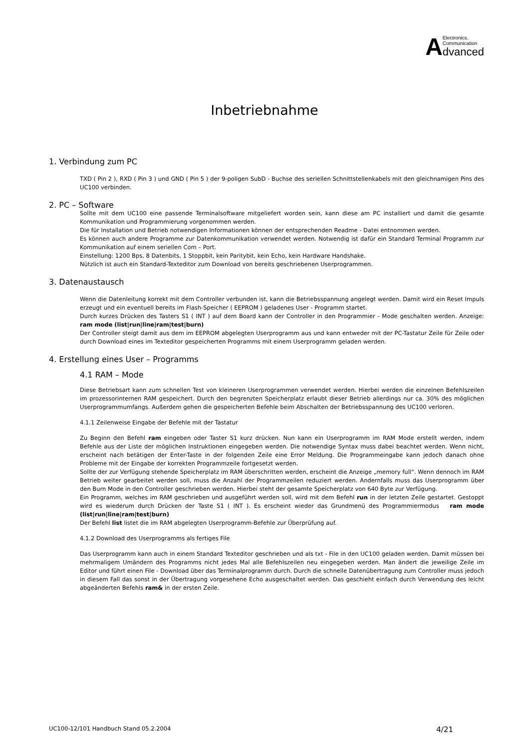AElectronics,
Communication dvanced
Inbetriebnahme
1. Verbindung zum PC
TXD ( Pin 2 ), RXD ( Pin 3 ) und GND ( Pin 5 ) der 9-poligen SubD - Buchse des seriellen Schnittstellenkabels mit den gleichnamigen Pins des UC100 verbinden.
2. PC – Software
Sollte mit dem UC100 eine passende Terminalsoftware mitgeliefert worden sein, kann diese am PC installiert und damit die gesamte Kommunikation und Programmierung vorgenommen werden.
Die für Installation und Betrieb notwendigen Informationen können der entsprechenden Readme - Datei entnommen werden.
Es können auch andere Programme zur Datenkommunikation verwendet werden. Notwendig ist dafür ein Standard Terminal Programm zur Kommunikation auf einem seriellen Com – Port.
Einstellung: 1200 Bps, 8 Datenbits, 1 Stoppbit, kein Paritybit, kein Echo, kein Hardware Handshake.
Nützlich ist auch ein Standard-Texteditor zum Download von bereits geschriebenen Userprogrammen.
3. Datenaustausch
Wenn die Datenleitung korrekt mit dem Controller verbunden ist, kann die Betriebsspannung angelegt werden. Damit wird ein Reset Impuls erzeugt und ein eventuell bereits im Flash-Speicher ( EEPROM ) geladenes User - Programm startet.
Durch kurzes Drücken des Tasters S1 ( INT ) auf dem Board kann der Controller in den Programmier - Mode geschalten werden. Anzeige: ram mode (list|run|line|ram|test|burn)
Der Controller steigt damit aus dem im EEPROM abgelegten Userprogramm aus und kann entweder mit der PC-Tastatur Zeile für Zeile oder durch Download eines im Texteditor gespeicherten Programms mit einem Userprogramm geladen werden.
4. Erstellung eines User – Programms
4.1 RAM – Mode
Diese Betriebsart kann zum schnellen Test von kleineren Userprogrammen verwendet werden. Hierbei werden die einzelnen Befehlszeilen im prozessorinternen RAM gespeichert. Durch den begrenzten Speicherplatz erlaubt dieser Betrieb allerdings nur ca. 30% des möglichen Userprogrammumfangs. Außerdem gehen die gespeicherten Befehle beim Abschalten der Betriebsspannung des UC100 verloren.
4.1.1 Zeilenweise Eingabe der Befehle mit der Tastatur
Zu Beginn den Befehl ram eingeben oder Taster S1 kurz drücken. Nun kann ein Userprogramm im RAM Mode erstellt werden, indem Befehle aus der Liste der möglichen Instruktionen eingegeben werden. Die notwendige Syntax muss dabei beachtet werden. Wenn nicht, erscheint nach betätigen der Enter-Taste in der folgenden Zeile eine Error Meldung. Die Programmeingabe kann jedoch danach ohne Probleme mit der Eingabe der korrekten Programmzeile fortgesetzt werden.
Sollte der zur Verfügung stehende Speicherplatz im RAM überschritten werden, erscheint die Anzeige „memory full“. Wenn dennoch im RAM Betrieb weiter gearbeitet werden soll, muss die Anzahl der Programmzeilen reduziert werden. Andernfalls muss das Userprogramm über den Burn Mode in den Controller geschrieben werden. Hierbei steht der gesamte Speicherplatz von 640 Byte zur Verfügung.
Ein Programm, welches im RAM geschrieben und ausgeführt werden soll, wird mit dem Befehl run in der letzten Zeile gestartet. Gestoppt wird es wiederum durch Drücken der Taste S1 ( INT ). Es erscheint wieder das Grundmenü des Programmiermodus ram mode (list|run|line|ram|test|burn)
Der Befehl list listet die im RAM abgelegten Userprogramm-Befehle zur Überprüfung auf.
4.1.2 Download des Userprogramms als fertiges File
Das Userprogramm kann auch in einem Standard Texteditor geschrieben und als txt - File in den UC100 geladen werden. Damit müssen bei mehrmaligem Umändern des Programms nicht jedes Mal alle Befehlszeilen neu eingegeben werden. Man ändert die jeweilige Zeile im Editor und führt einen File - Download über das Terminalprogramm durch. Durch die schnelle Datenübertragung zum Controller muss jedoch in diesem Fall das sonst in der Übertragung vorgesehene Echo ausgeschaltet werden. Das geschieht einfach durch Verwendung des leicht abgeänderten Befehls ram& in der ersten Zeile.
UC100-12/101 Handbuch Stand 05.2.2004 4/21